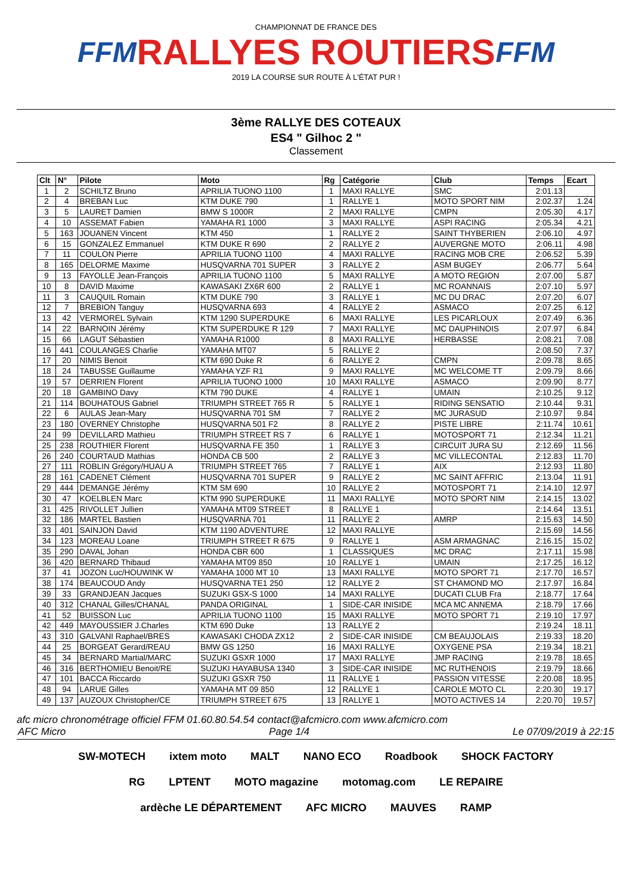FFM
CHAMPIONNAT DE FRANCE DES
RALLYES ROUTIERS
2019 LA COURSE SUR ROUTE À L'ÉTAT PUR !
FFM
3ème RALLYE DES COTEAUX
ES4 " Gilhoc 2 "
Classement
| Clt | N° | Pilote | Moto | Rg | Catégorie | Club | Temps | Ecart |
| --- | --- | --- | --- | --- | --- | --- | --- | --- |
| 1 | 2 | SCHILTZ Bruno | APRILIA TUONO 1100 | 1 | MAXI RALLYE | SMC | 2:01.13 | |
| 2 | 4 | BREBAN Luc | KTM DUKE 790 | 1 | RALLYE 1 | MOTO SPORT NIM | 2:02.37 | 1.24 |
| 3 | 5 | LAURET Damien | BMW S 1000R | 2 | MAXI RALLYE | CMPN | 2:05.30 | 4.17 |
| 4 | 10 | ASSEMAT Fabien | YAMAHA R1 1000 | 3 | MAXI RALLYE | ASPI RACING | 2:05.34 | 4.21 |
| 5 | 163 | JOUANEN Vincent | KTM 450 | 1 | RALLYE 2 | SAINT THYBERIEN | 2:06.10 | 4.97 |
| 6 | 15 | GONZALEZ Emmanuel | KTM DUKE R 690 | 2 | RALLYE 2 | AUVERGNE MOTO | 2:06.11 | 4.98 |
| 7 | 11 | COULON Pierre | APRILIA TUONO 1100 | 4 | MAXI RALLYE | RACING MOB CRE | 2:06.52 | 5.39 |
| 8 | 165 | DELORME Maxime | HUSQVARNA 701 SUPER | 3 | RALLYE 2 | ASM BUGEY | 2:06.77 | 5.64 |
| 9 | 13 | FAYOLLE Jean-François | APRILIA TUONO 1100 | 5 | MAXI RALLYE | A MOTO REGION | 2:07.00 | 5.87 |
| 10 | 8 | DAVID Maxime | KAWASAKI ZX6R 600 | 2 | RALLYE 1 | MC ROANNAIS | 2:07.10 | 5.97 |
| 11 | 3 | CAUQUIL Romain | KTM DUKE 790 | 3 | RALLYE 1 | MC DU DRAC | 2:07.20 | 6.07 |
| 12 | 7 | BREBION Tanguy | HUSQVARNA 693 | 4 | RALLYE 2 | ASMACO | 2:07.25 | 6.12 |
| 13 | 42 | VERMOREL Sylvain | KTM 1290 SUPERDUKE | 6 | MAXI RALLYE | LES PICARLOUX | 2:07.49 | 6.36 |
| 14 | 22 | BARNOIN Jérémy | KTM SUPERDUKE R 129 | 7 | MAXI RALLYE | MC DAUPHINOIS | 2:07.97 | 6.84 |
| 15 | 66 | LAGUT Sébastien | YAMAHA R1000 | 8 | MAXI RALLYE | HERBASSE | 2:08.21 | 7.08 |
| 16 | 441 | COULANGES Charlie | YAMAHA MT07 | 5 | RALLYE 2 | | 2:08.50 | 7.37 |
| 17 | 20 | NIMIS Benoit | KTM 690 Duke R | 6 | RALLYE 2 | CMPN | 2:09.78 | 8.65 |
| 18 | 24 | TABUSSE Guillaume | YAMAHA YZF R1 | 9 | MAXI RALLYE | MC WELCOME TT | 2:09.79 | 8.66 |
| 19 | 57 | DERRIEN Florent | APRILIA TUONO 1000 | 10 | MAXI RALLYE | ASMACO | 2:09.90 | 8.77 |
| 20 | 18 | GAMBINO Davy | KTM 790 DUKE | 4 | RALLYE 1 | UMAIN | 2:10.25 | 9.12 |
| 21 | 114 | BOUHATOUS Gabriel | TRIUMPH STREET 765 R | 5 | RALLYE 1 | RIDING SENSATIO | 2:10.44 | 9.31 |
| 22 | 6 | AULAS Jean-Mary | HUSQVARNA 701 SM | 7 | RALLYE 2 | MC JURASUD | 2:10.97 | 9.84 |
| 23 | 180 | OVERNEY Christophe | HUSQVARNA 501 F2 | 8 | RALLYE 2 | PISTE LIBRE | 2:11.74 | 10.61 |
| 24 | 99 | DEVILLARD Mathieu | TRIUMPH STREET RS 7 | 6 | RALLYE 1 | MOTOSPORT 71 | 2:12.34 | 11.21 |
| 25 | 238 | ROUTHIER Florent | HUSQVARNA FE 350 | 1 | RALLYE 3 | CIRCUIT JURA SU | 2:12.69 | 11.56 |
| 26 | 240 | COURTAUD Mathias | HONDA CB 500 | 2 | RALLYE 3 | MC VILLECONTAL | 2:12.83 | 11.70 |
| 27 | 111 | ROBLIN Grégory/HUAU A | TRIUMPH STREET 765 | 7 | RALLYE 1 | AIX | 2:12.93 | 11.80 |
| 28 | 161 | CADENET Clément | HUSQVARNA 701 SUPER | 9 | RALLYE 2 | MC SAINT AFFRIC | 2:13.04 | 11.91 |
| 29 | 444 | DEMANGE Jérémy | KTM SM 690 | 10 | RALLYE 2 | MOTOSPORT 71 | 2:14.10 | 12.97 |
| 30 | 47 | KOELBLEN Marc | KTM 990 SUPERDUKE | 11 | MAXI RALLYE | MOTO SPORT NIM | 2:14.15 | 13.02 |
| 31 | 425 | RIVOLLET Jullien | YAMAHA MT09 STREET | 8 | RALLYE 1 | | 2:14.64 | 13.51 |
| 32 | 186 | MARTEL Bastien | HUSQVARNA 701 | 11 | RALLYE 2 | AMRP | 2:15.63 | 14.50 |
| 33 | 401 | SAINJON David | KTM 1190 ADVENTURE | 12 | MAXI RALLYE | | 2:15.69 | 14.56 |
| 34 | 123 | MOREAU Loane | TRIUMPH STREET R 675 | 9 | RALLYE 1 | ASM ARMAGNAC | 2:16.15 | 15.02 |
| 35 | 290 | DAVAL Johan | HONDA CBR 600 | 1 | CLASSIQUES | MC DRAC | 2:17.11 | 15.98 |
| 36 | 420 | BERNARD Thibaud | YAMAHA MT09 850 | 10 | RALLYE 1 | UMAIN | 2:17.25 | 16.12 |
| 37 | 41 | JOZON Luc/HOUWINK W | YAMAHA 1000 MT 10 | 13 | MAXI RALLYE | MOTO SPORT 71 | 2:17.70 | 16.57 |
| 38 | 174 | BEAUCOUD Andy | HUSQVARNA TE1 250 | 12 | RALLYE 2 | ST CHAMOND MO | 2:17.97 | 16.84 |
| 39 | 33 | GRANDJEAN Jacques | SUZUKI GSX-S 1000 | 14 | MAXI RALLYE | DUCATI CLUB Fra | 2:18.77 | 17.64 |
| 40 | 312 | CHANAL Gilles/CHANAL | PANDA ORIGINAL | 1 | SIDE-CAR INISIDE | MCA MC ANNEMA | 2:18.79 | 17.66 |
| 41 | 52 | BUISSON Luc | APRILIA TUONO 1100 | 15 | MAXI RALLYE | MOTO SPORT 71 | 2:19.10 | 17.97 |
| 42 | 449 | MAYOUSSIER J.Charles | KTM 690 Duke | 13 | RALLYE 2 | | 2:19.24 | 18.11 |
| 43 | 310 | GALVANI Raphael/BRES | KAWASAKI CHODA ZX12 | 2 | SIDE-CAR INISIDE | CM BEAUJOLAIS | 2:19.33 | 18.20 |
| 44 | 25 | BORGEAT Gerard/REAU | BMW GS 1250 | 16 | MAXI RALLYE | OXYGENE PSA | 2:19.34 | 18.21 |
| 45 | 34 | BERNARD Martial/MARC | SUZUKI GSXR 1000 | 17 | MAXI RALLYE | JMP RACING | 2:19.78 | 18.65 |
| 46 | 316 | BERTHOMIEU Benoit/RE | SUZUKI HAYABUSA 1340 | 3 | SIDE-CAR INISIDE | MC RUTHENOIS | 2:19.79 | 18.66 |
| 47 | 101 | BACCA Riccardo | SUZUKI GSXR 750 | 11 | RALLYE 1 | PASSION VITESSE | 2:20.08 | 18.95 |
| 48 | 94 | LARUE Gilles | YAMAHA MT 09 850 | 12 | RALLYE 1 | CAROLE MOTO CL | 2:20.30 | 19.17 |
| 49 | 137 | AUZOUX Christopher/CE | TRIUMPH STREET 675 | 13 | RALLYE 1 | MOTO ACTIVES 14 | 2:20.70 | 19.57 |
afc micro chronométrage officiel FFM 01.60.80.54.54 contact@afcmicro.com www.afcmicro.com
AFC Micro Page 1/4 Le 07/09/2019 à 22:15
SW-MOTECH ixtem moto MALT NANO ECO Roadbook SHOCK FACTORY RG LPTENT MOTO magazine motomag.com LE REPAIRE ardèche LE DÉPARTEMENT AFC MICRO MAUVES RAMP